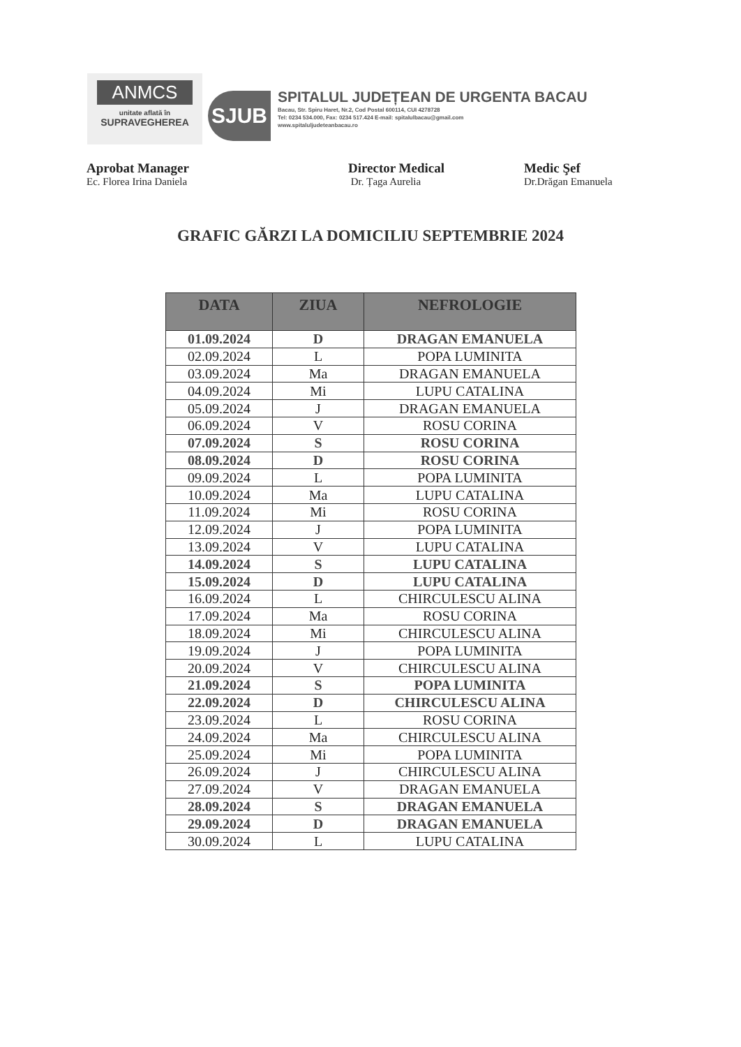ANMCS
unitate aflată în
SUPRAVEGHEREA
SJUB
SPITALUL JUDEȚEAN DE URGENTA BACAU
Bacau, Str. Spiru Haret, Nr.2, Cod Postal 600114, CUI 4278728
Tel: 0234 534.000, Fax: 0234 517.424 E-mail: spitalulbacau@gmail.com
www.spitaluljudeteanbacau.ro
Aprobat Manager
Ec. Florea Irina Daniela
Director Medical
Dr. Țaga Aurelia
Medic Şef
Dr.Drăgan Emanuela
GRAFIC GĂRZI LA DOMICILIU SEPTEMBRIE 2024
| DATA | ZIUA | NEFROLOGIE |
| --- | --- | --- |
| 01.09.2024 | D | DRAGAN EMANUELA |
| 02.09.2024 | L | POPA LUMINITA |
| 03.09.2024 | Ma | DRAGAN EMANUELA |
| 04.09.2024 | Mi | LUPU CATALINA |
| 05.09.2024 | J | DRAGAN EMANUELA |
| 06.09.2024 | V | ROSU CORINA |
| 07.09.2024 | S | ROSU CORINA |
| 08.09.2024 | D | ROSU CORINA |
| 09.09.2024 | L | POPA LUMINITA |
| 10.09.2024 | Ma | LUPU CATALINA |
| 11.09.2024 | Mi | ROSU CORINA |
| 12.09.2024 | J | POPA LUMINITA |
| 13.09.2024 | V | LUPU CATALINA |
| 14.09.2024 | S | LUPU CATALINA |
| 15.09.2024 | D | LUPU CATALINA |
| 16.09.2024 | L | CHIRCULESCU ALINA |
| 17.09.2024 | Ma | ROSU CORINA |
| 18.09.2024 | Mi | CHIRCULESCU ALINA |
| 19.09.2024 | J | POPA LUMINITA |
| 20.09.2024 | V | CHIRCULESCU ALINA |
| 21.09.2024 | S | POPA LUMINITA |
| 22.09.2024 | D | CHIRCULESCU ALINA |
| 23.09.2024 | L | ROSU CORINA |
| 24.09.2024 | Ma | CHIRCULESCU ALINA |
| 25.09.2024 | Mi | POPA LUMINITA |
| 26.09.2024 | J | CHIRCULESCU ALINA |
| 27.09.2024 | V | DRAGAN EMANUELA |
| 28.09.2024 | S | DRAGAN EMANUELA |
| 29.09.2024 | D | DRAGAN EMANUELA |
| 30.09.2024 | L | LUPU CATALINA |